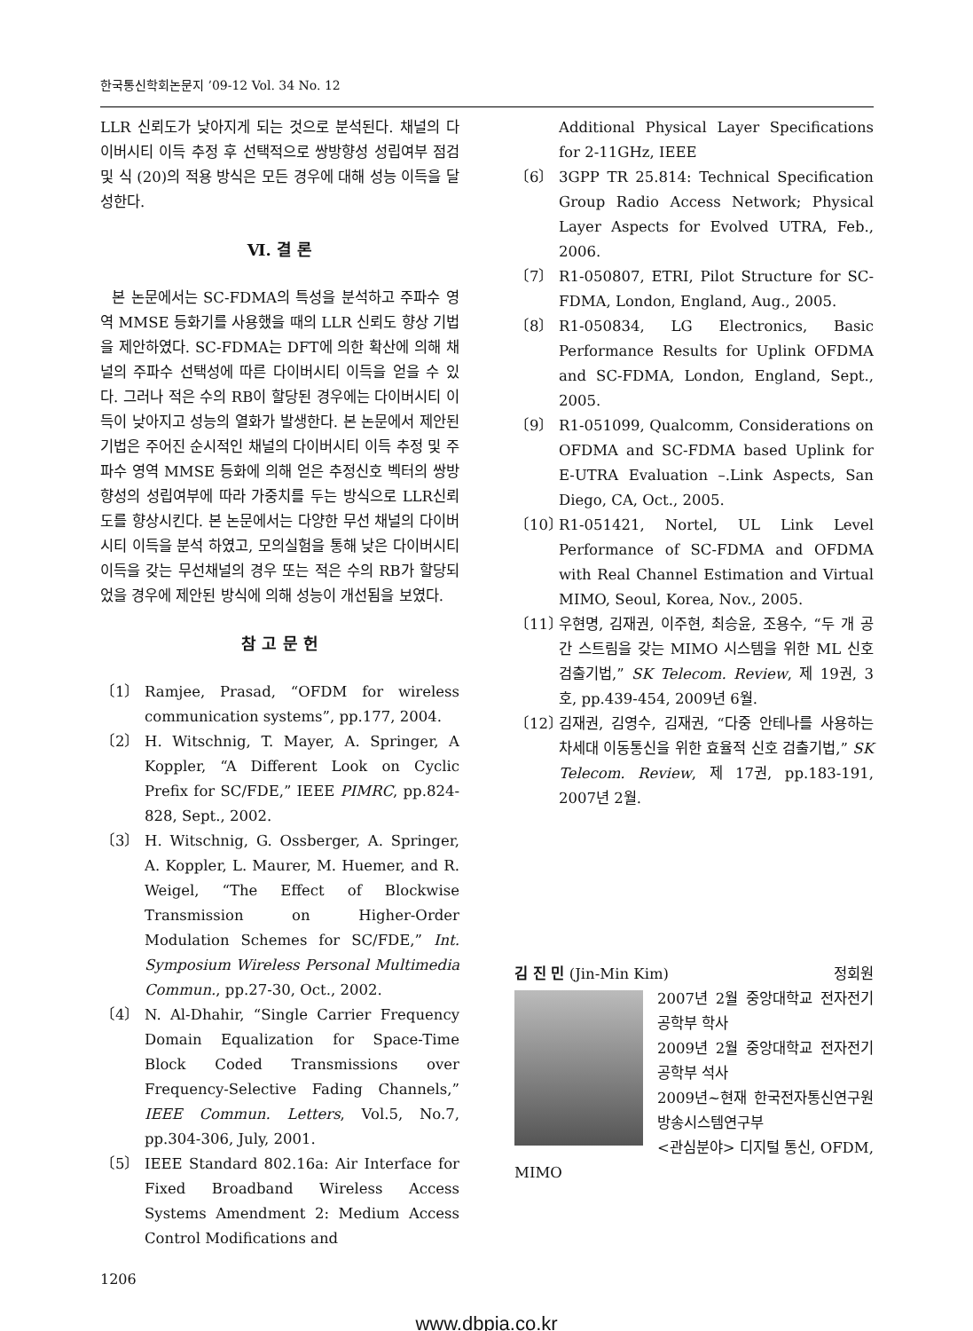한국통신학회논문지 ’09-12 Vol. 34 No. 12
LLR 신뢰도가 낮아지게 되는 것으로 분석된다. 채널의 다이버시티 이득 추정 후 선택적으로 쌍방향성 성립여부 점검 및 식 (20)의 적용 방식은 모든 경우에 대해 성능 이득을 달성한다.
Ⅵ. 결 론
본 논문에서는 SC-FDMA의 특성을 분석하고 주파수 영역 MMSE 등화기를 사용했을 때의 LLR 신뢰도 향상 기법을 제안하였다. SC-FDMA는 DFT에 의한 확산에 의해 채널의 주파수 선택성에 따른 다이버시티 이득을 얻을 수 있다. 그러나 적은 수의 RB이 할당된 경우에는 다이버시티 이득이 낮아지고 성능의 열화가 발생한다. 본 논문에서 제안된 기법은 주어진 순시적인 채널의 다이버시티 이득 추정 및 주파수 영역 MMSE 등화에 의해 얻은 추정신호 벡터의 쌍방향성의 성립여부에 따라 가중치를 두는 방식으로 LLR신뢰도를 향상시킨다. 본 논문에서는 다양한 무선 채널의 다이버시티 이득을 분석 하였고, 모의실험을 통해 낮은 다이버시티 이득을 갖는 무선채널의 경우 또는 적은 수의 RB가 할당되었을 경우에 제안된 방식에 의해 성능이 개선됨을 보였다.
참 고 문 헌
〔1〕 Ramjee, Prasad, “OFDM for wireless communication systems”, pp.177, 2004.
〔2〕 H. Witschnig, T. Mayer, A. Springer, A Koppler, “A Different Look on Cyclic Prefix for SC/FDE,” IEEE PIMRC, pp.824-828, Sept., 2002.
〔3〕 H. Witschnig, G. Ossberger, A. Springer, A. Koppler, L. Maurer, M. Huemer, and R. Weigel, “The Effect of Blockwise Transmission on Higher-Order Modulation Schemes for SC/FDE,” Int. Symposium Wireless Personal Multimedia Commun., pp.27-30, Oct., 2002.
〔4〕 N. Al-Dhahir, “Single Carrier Frequency Domain Equalization for Space-Time Block Coded Transmissions over Frequency-Selective Fading Channels,” IEEE Commun. Letters, Vol.5, No.7, pp.304-306, July, 2001.
〔5〕 IEEE Standard 802.16a: Air Interface for Fixed Broadband Wireless Access Systems Amendment 2: Medium Access Control Modifications and
Additional Physical Layer Specifications for 2-11GHz, IEEE
〔6〕 3GPP TR 25.814: Technical Specification Group Radio Access Network; Physical Layer Aspects for Evolved UTRA, Feb., 2006.
〔7〕 R1-050807, ETRI, Pilot Structure for SC-FDMA, London, England, Aug., 2005.
〔8〕 R1-050834, LG Electronics, Basic Performance Results for Uplink OFDMA and SC-FDMA, London, England, Sept., 2005.
〔9〕 R1-051099, Qualcomm, Considerations on OFDMA and SC-FDMA based Uplink for E-UTRA Evaluation –.Link Aspects, San Diego, CA, Oct., 2005.
〔10〕
R1-051421, Nortel, UL Link Level Performance of SC-FDMA and OFDMA with Real Channel Estimation and Virtual MIMO, Seoul, Korea, Nov., 2005.
〔11〕
우현명, 김재권, 이주현, 최승윤, 조용수, “두 개 공간 스트림을 갖는 MIMO 시스템을 위한 ML 신호 검출기법,” SK Telecom. Review, 제 19권, 3호, pp.439-454, 2009년 6월.
〔12〕
김재권, 김영수, 김재권, “다중 안테나를 사용하는 차세대 이동통신을 위한 효율적 신호 검출기법,” SK Telecom. Review, 제 17권, pp.183-191, 2007년 2월.
김 진 민 (Jin-Min Kim) 정회원
2007년 2월 중앙대학교 전자전기공학부 학사
2009년 2월 중앙대학교 전자전기공학부 석사
2009년~현재 한국전자통신연구원 방송시스템연구부
<관심분야> 디지털 통신, OFDM, MIMO
1206
www.dbpia.co.kr